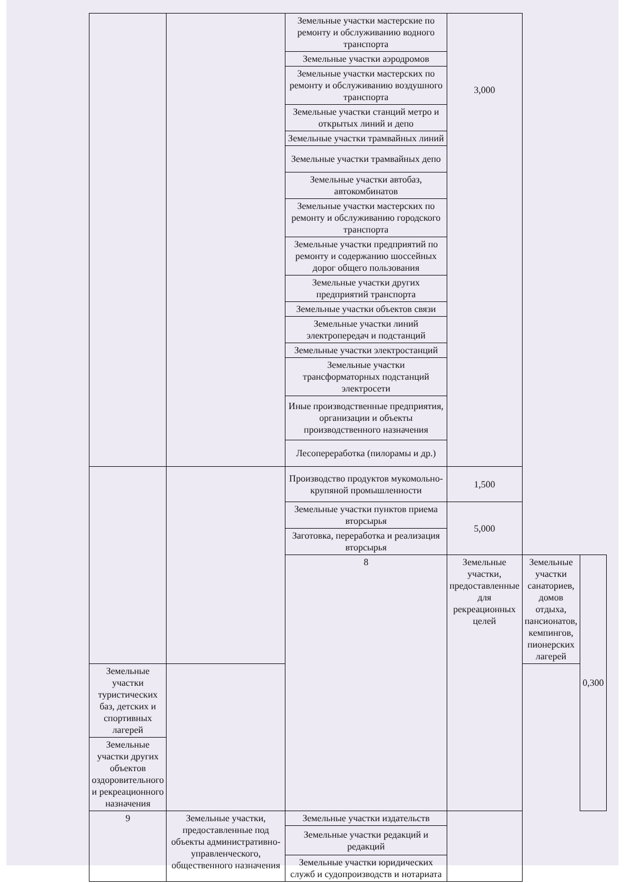| | | Земельные участки мастерские по ремонту и обслуживанию водного транспорта | 3,000 | | |
| | | Земельные участки аэродромов | | | |
| | | Земельные участки мастерских по ремонту и обслуживанию воздушного транспорта | | | |
| | | Земельные участки станций метро и открытых линий и депо | | | |
| | | Земельные участки трамвайных линий | | | |
| | | Земельные участки трамвайных депо | | | |
| | | Земельные участки автобаз, автокомбинатов | | | |
| | | Земельные участки мастерских по ремонту и обслуживанию городского транспорта | | | |
| | | Земельные участки предприятий по ремонту и содержанию шоссейных дорог общего пользования | | | |
| | | Земельные участки других предприятий транспорта | | | |
| | | Земельные участки объектов связи | | | |
| | | Земельные участки линий электропередач и подстанций | | | |
| | | Земельные участки электростанций | | | |
| | | Земельные участки трансформаторных подстанций электросети | | | |
| | | Иные производственные предприятия, организации и объекты производственного назначения | | | |
| | | Лесопереработка (пилорамы и др.) | | | |
| | | Производство продуктов мукомольно-крупяной промышленности | 1,500 | | |
| | | Земельные участки пунктов приема вторсырья | 5,000 | | |
| | | Заготовка, переработка и реализация вторсырья | | | |
| | | 8 | Земельные участки, предоставленные для рекреационных целей | Земельные участки санаториев, домов отдыха, пансионатов, кемпингов, пионерских лагерей | 0,300 |
| Земельные участки туристических баз, детских и спортивных лагерей | | | | | |
| Земельные участки других объектов оздоровительного и рекреационного назначения | | | | | |
| 9 | Земельные участки, предоставленные под объекты административно-управленческого, общественного назначения | Земельные участки издательств | | | |
| | | Земельные участки редакций и редакций | | | |
| | | Земельные участки юридических служб и судопроизводств и нотариата | | | |